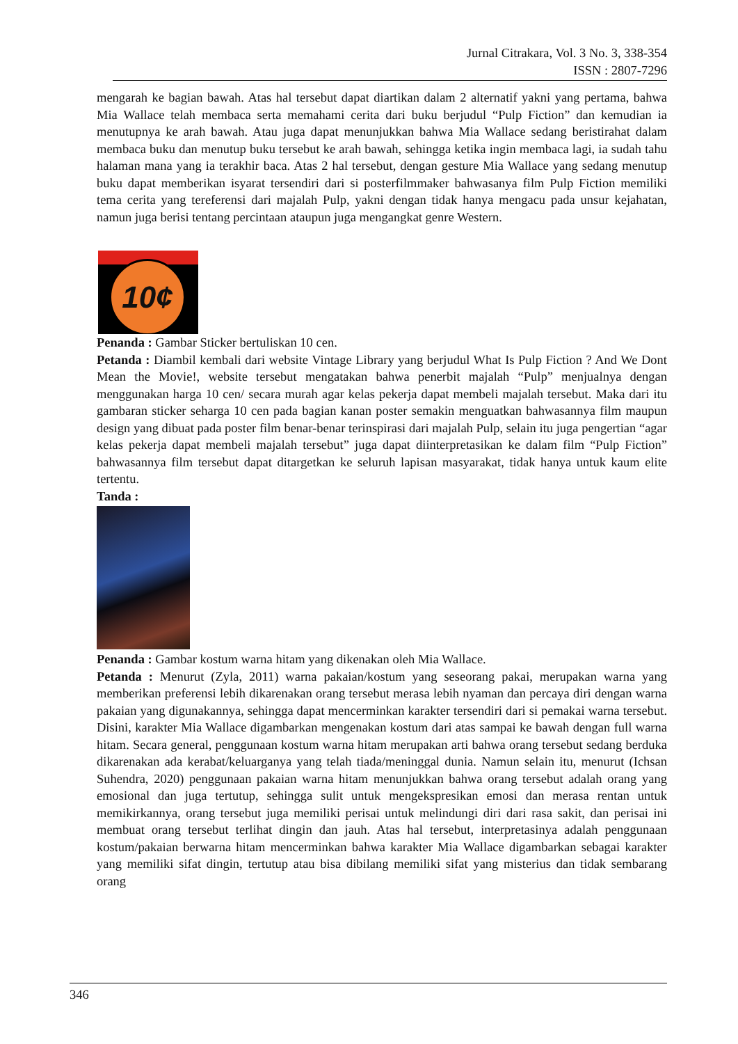Jurnal Citrakara, Vol. 3 No. 3, 338-354
ISSN : 2807-7296
mengarah ke bagian bawah. Atas hal tersebut dapat diartikan dalam 2 alternatif yakni yang pertama, bahwa Mia Wallace telah membaca serta memahami cerita dari buku berjudul “Pulp Fiction” dan kemudian ia menutupnya ke arah bawah. Atau juga dapat menunjukkan bahwa Mia Wallace sedang beristirahat dalam membaca buku dan menutup buku tersebut ke arah bawah, sehingga ketika ingin membaca lagi, ia sudah tahu halaman mana yang ia terakhir baca. Atas 2 hal tersebut, dengan gesture Mia Wallace yang sedang menutup buku dapat memberikan isyarat tersendiri dari si posterfilmmaker bahwasanya film Pulp Fiction memiliki tema cerita yang tereferensi dari majalah Pulp, yakni dengan tidak hanya mengacu pada unsur kejahatan, namun juga berisi tentang percintaan ataupun juga mengangkat genre Western.
10¢
Penanda : Gambar Sticker bertuliskan 10 cen.
Petanda : Diambil kembali dari website Vintage Library yang berjudul What Is Pulp Fiction ? And We Dont Mean the Movie!, website tersebut mengatakan bahwa penerbit majalah “Pulp” menjualnya dengan menggunakan harga 10 cen/ secara murah agar kelas pekerja dapat membeli majalah tersebut. Maka dari itu gambaran sticker seharga 10 cen pada bagian kanan poster semakin menguatkan bahwasannya film maupun design yang dibuat pada poster film benar-benar terinspirasi dari majalah Pulp, selain itu juga pengertian “agar kelas pekerja dapat membeli majalah tersebut” juga dapat diinterpretasikan ke dalam film “Pulp Fiction” bahwasannya film tersebut dapat ditargetkan ke seluruh lapisan masyarakat, tidak hanya untuk kaum elite tertentu.
Tanda :
Penanda : Gambar kostum warna hitam yang dikenakan oleh Mia Wallace.
Petanda : Menurut (Zyla, 2011) warna pakaian/kostum yang seseorang pakai, merupakan warna yang memberikan preferensi lebih dikarenakan orang tersebut merasa lebih nyaman dan percaya diri dengan warna pakaian yang digunakannya, sehingga dapat mencerminkan karakter tersendiri dari si pemakai warna tersebut. Disini, karakter Mia Wallace digambarkan mengenakan kostum dari atas sampai ke bawah dengan full warna hitam. Secara general, penggunaan kostum warna hitam merupakan arti bahwa orang tersebut sedang berduka dikarenakan ada kerabat/keluarganya yang telah tiada/meninggal dunia. Namun selain itu, menurut (Ichsan Suhendra, 2020) penggunaan pakaian warna hitam menunjukkan bahwa orang tersebut adalah orang yang emosional dan juga tertutup, sehingga sulit untuk mengekspresikan emosi dan merasa rentan untuk memikirkannya, orang tersebut juga memiliki perisai untuk melindungi diri dari rasa sakit, dan perisai ini membuat orang tersebut terlihat dingin dan jauh. Atas hal tersebut, interpretasinya adalah penggunaan kostum/pakaian berwarna hitam mencerminkan bahwa karakter Mia Wallace digambarkan sebagai karakter yang memiliki sifat dingin, tertutup atau bisa dibilang memiliki sifat yang misterius dan tidak sembarang orang
346